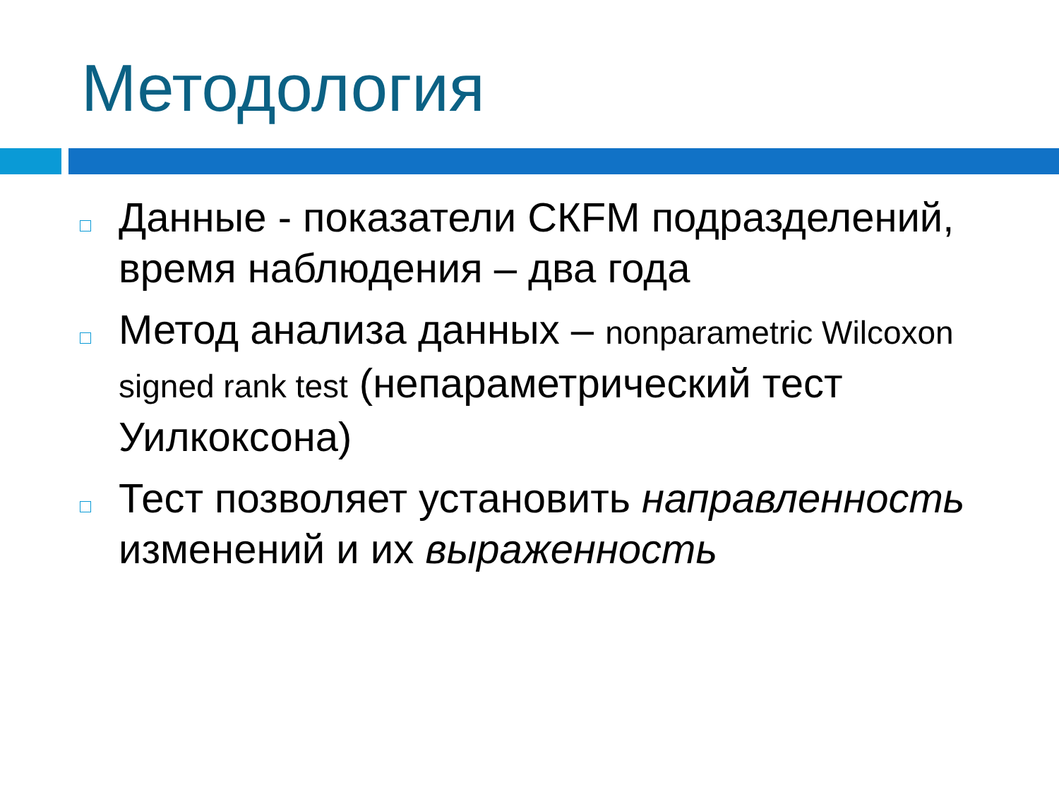Методология
Данные - показатели СКFM подразделений, время наблюдения – два года
Метод анализа данных – nonparametric Wilcoxon signed rank test (непараметрический тест Уилкоксона)
Тест позволяет установить направленность изменений и их выраженность